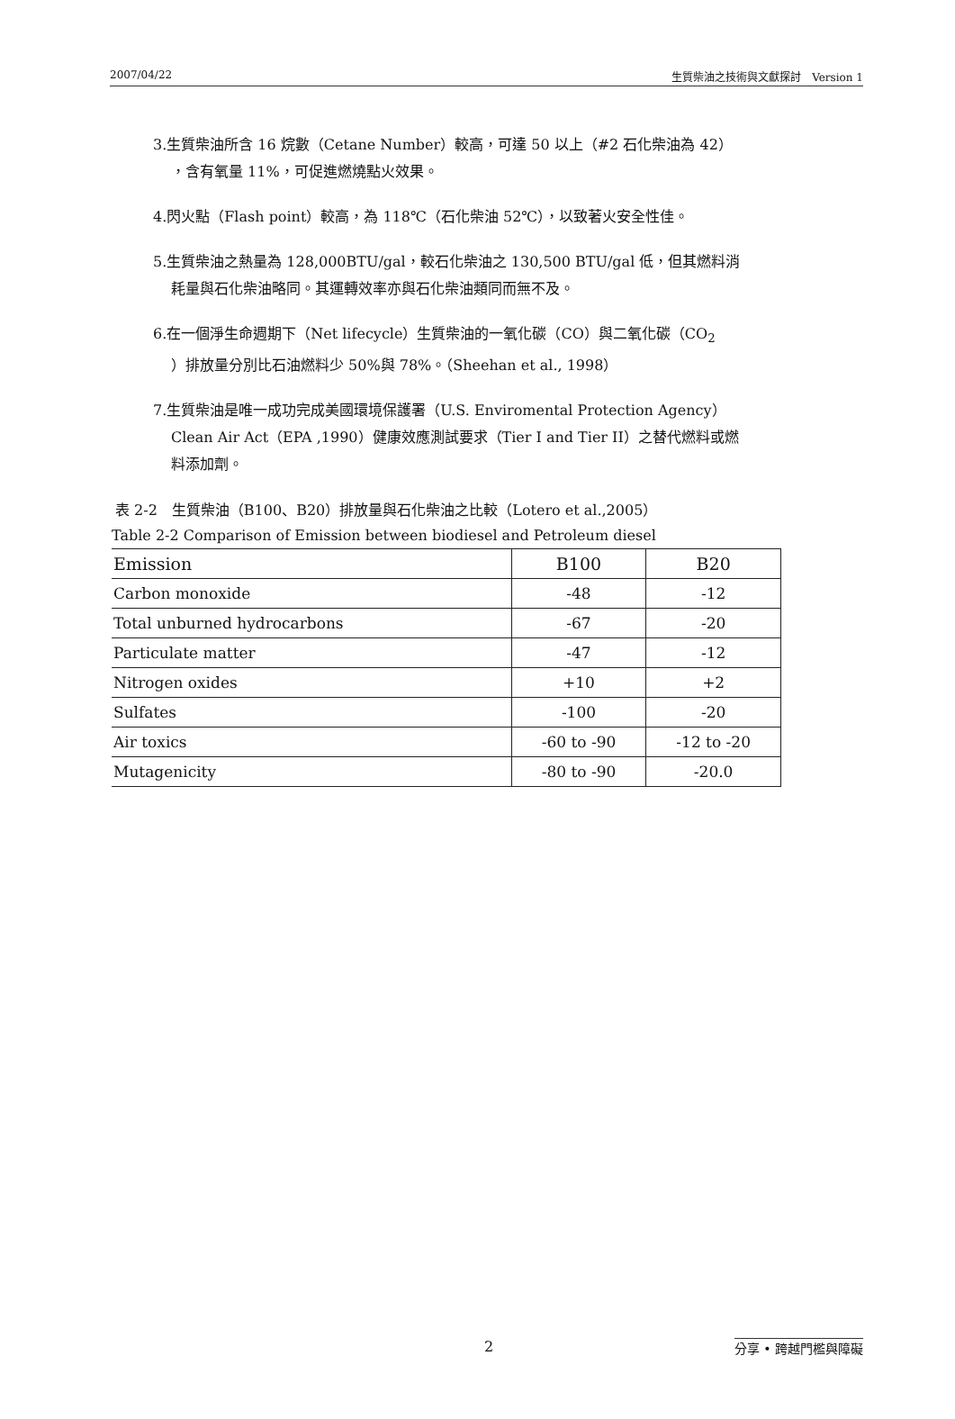2007/04/22 生質柴油之技術與文獻探討　Version 1
3.生質柴油所含 16 烷數（Cetane Number）較高，可達 50 以上（#2 石化柴油為 42）
，含有氧量 11%，可促進燃燒點火效果。
4.閃火點（Flash point）較高，為 118℃（石化柴油 52℃），以致著火安全性佳。
5.生質柴油之熱量為 128,000BTU/gal，較石化柴油之 130,500 BTU/gal 低，但其燃料消
耗量與石化柴油略同。其運轉效率亦與石化柴油類同而無不及。
6.在一個淨生命週期下（Net lifecycle）生質柴油的一氧化碳（CO）與二氧化碳（CO<sub>2</sub>
）排放量分別比石油燃料少 50%與 78%。（Sheehan et al., 1998）
7.生質柴油是唯一成功完成美國環境保護署（U.S. Enviromental Protection Agency）
Clean Air Act（EPA ,1990）健康效應測試要求（Tier I and Tier II）之替代燃料或燃
料添加劑。
表 2-2　生質柴油（B100、B20）排放量與石化柴油之比較（Lotero et al.,2005）
Table 2-2 Comparison of Emission between biodiesel and Petroleum diesel
| Emission | B100 | B20 |
| Carbon monoxide | -48 | -12 |
| Total unburned hydrocarbons | -67 | -20 |
| Particulate matter | -47 | -12 |
| Nitrogen oxides | +10 | +2 |
| Sulfates | -100 | -20 |
| Air toxics | -60 to -90 | -12 to -20 |
| Mutagenicity | -80 to -90 | -20.0 |
2 分享 • 跨越門檻與障礙